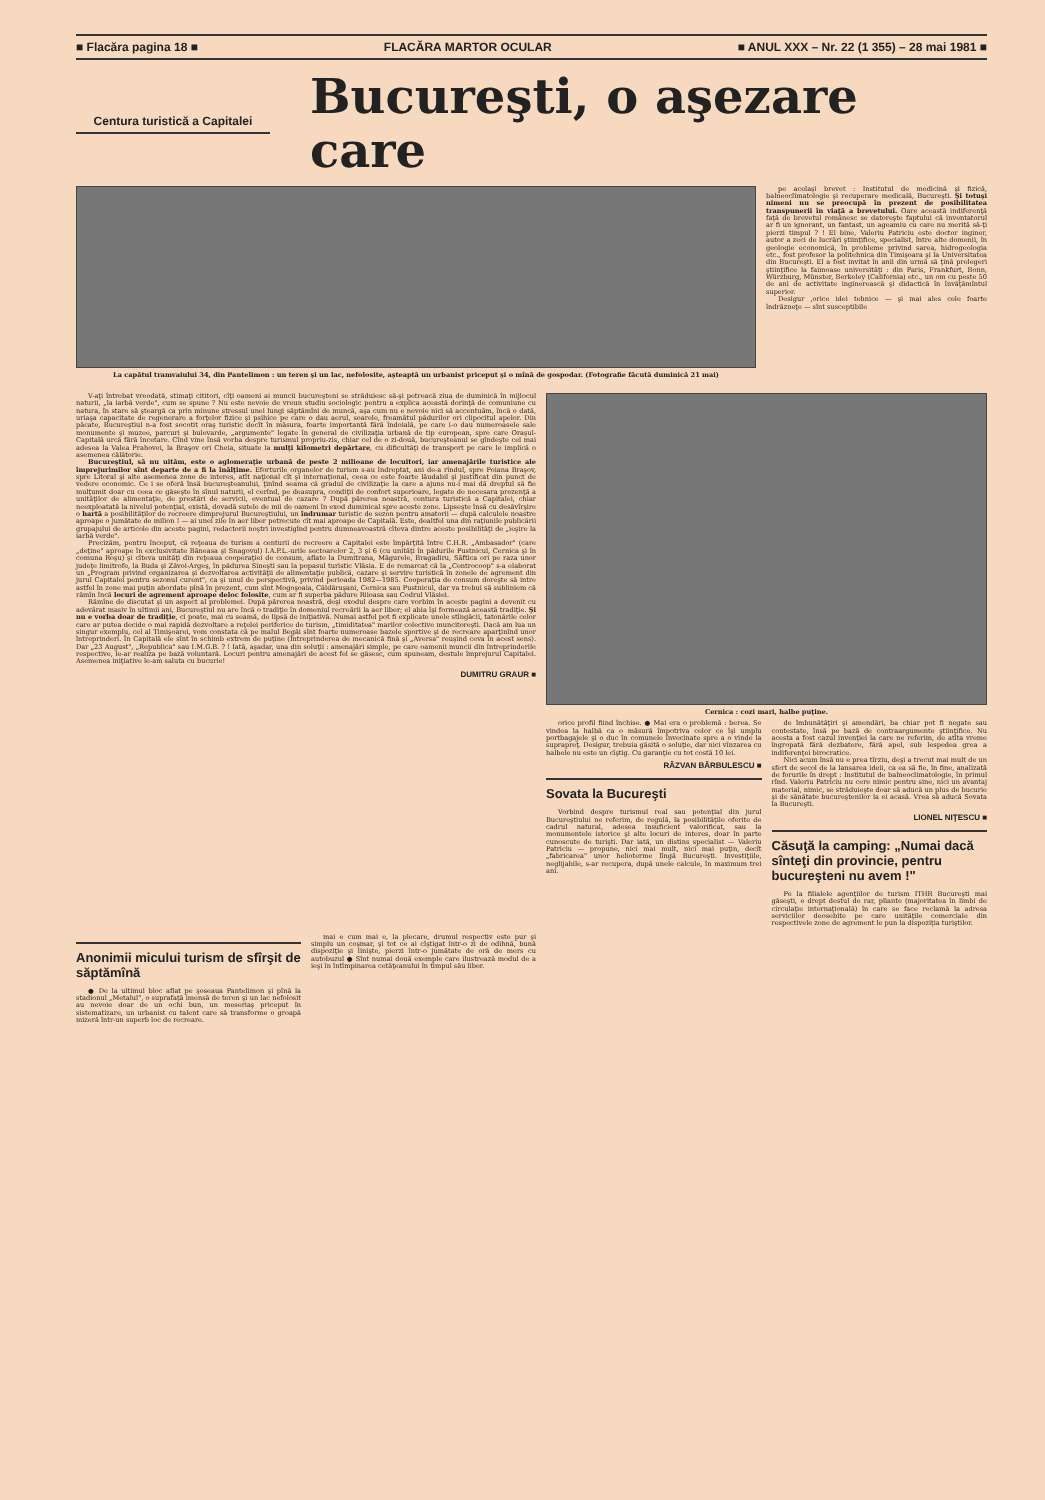■ Flacăra pagina 18 ■ FLACĂRA MARTOR OCULAR ■ ANUL XXX – Nr. 22 (1 355) – 28 mai 1981 ■
Centura turistică a Capitalei
Bucureşti, o aşezare care
La capătul tramvaiului 34, din Pantelimon : un teren şi un lac, nefolosite, aşteaptă un urbanist priceput şi o mînă de gospodar. (Fotografie făcută duminică 21 mai)
pe acelaşi brevet : Institutul de medicină şi fizică, balneoclimatologie şi recuperare medicală, Bucureşti. Şi totuşi nimeni nu se preocupă în prezent de posibilitatea transpunerii în viaţă a brevetului. Oare această indiferenţă faţă de brevetul românesc se datoreşte faptului că inventatorul ar fi un ignorant, un fantast, un ageamiu cu care nu merită să-ţi pierzi timpul ? ! El bine, Valeriu Patriciu este doctor inginer, autor a zeci de lucrări ştiinţifice, specialist, între alte domenii, în geologie economică, în probleme privind sarea, hidrogeologia etc., fost profesor la politehnica din Timişoara şi la Universitatea din Bucureşti. El a fost invitat în anii din urmă să ţină prelegeri ştiinţifice la faimoase universităţi : din Paris, Frankfurt, Bonn, Würzburg, Münster, Berkeley (California) etc., un om cu peste 50 de ani de activitate inginerească şi didactică în învăţămîntul superior.
Desigur ,orice idei tehnice — şi mai ales cele foarte îndrăzneţe — sînt susceptibile
V-aţi întrebat vreodată, stimaţi cititori, cîţi oameni ai muncii bucureşteni se străduiesc să-şi petreacă ziua de duminică în mijlocul naturii, „la iarbă verde", cum se spune ? Nu este nevoie de vreun studiu sociologic pentru a explica această dorinţă de comuniune cu natura, în stare să şteargă ca prin minune stressul unei lungi săptămîni de muncă, aşa cum nu e nevoie nici să accentuăm, încă o dată, uriaşa capacitate de regenerare a forţelor fizice şi psihice pe care o dau aerul, soarele, freamătul pădurilor ori clipocitul apelor. Din păcate, Bucureştiul n-a fost socotit oraş turistic decît în măsura, foarte importantă fără îndoială, pe care i-o dau numeroasele sale monumente şi muzee, parcuri şi bulevarde, „argumente" legate în general de civilizaţia urbană de tip european, spre care Oraşul-Capitală urcă fără încetare. Cînd vine însă vorba despre turismul propriu-zis, chiar cel de o zi-două, bucureşteanul se gîndeşte cel mai adesea la Valea Prahovei, la Braşov ori Cheia, situate la mulţi kilometri depărtare, cu dificultăţi de transport pe care le implică o asemenea călătorie.
Bucureştiul, să nu uităm, este o aglomeraţie urbană de peste 2 milioane de locuitori, iar amenajările turistice ale împrejurimilor sînt departe de a fi la înălţime. Eforturile organelor de turism s-au îndreptat, ani de-a rîndul, spre Poiana Braşov, spre Litoral şi alte asemenea zone de interes, atît naţional cît şi internaţional, ceea ce este foarte lăudabil şi justificat din punct de vedere economic. Ce i se oferă însă bucureşteanului, ţinînd seama că gradul de civilizaţie la care a ajuns nu-i mai dă dreptul să fie mulţumit doar cu ceea ce găseşte în sînul naturii, el cerînd, pe deasupra, condiţii de confort superioare, legate de necesara prezenţă a unităţilor de alimentaţie, de prestări de servicii, eventual de cazare ? După părerea noastră, centura turistică a Capitalei, chiar neexploatată la nivelul potenţial, există, dovadă sutele de mii de oameni în exod duminical spre aceste zone. Lipseşte însă cu desăvîrşire o hartă a posibilităţilor de recreere dimprejurul Bucureştiului, un îndrumar turistic de sezon pentru amatorii — după calculele noastre aproape o jumătate de milion ! — ai unei zile în aer liber petrecute cît mai aproape de Capitală. Este, dealtfel una din raţiunile publicării grupajului de articole din aceste pagini, redactorii noştri investigînd pentru dumneavoastră cîteva dintre aceste posibilităţi de „ieşire la iarbă verde".
Precizăm, pentru început, că reţeaua de turism a centurii de recreere a Capitalei este împărţită între C.H.R. „Ambasador" (care „deţine" aproape în exclusivitate Băneasa şi Snagovul) I.A.P.L.-urile sectoarelor 2, 3 şi 6 (cu unităţi în pădurile Pustnicul, Cernica şi în comuna Roşu) şi cîteva unităţi din reţeaua cooperaţiei de consum, aflate la Dumitrana, Măgurele, Bragadiru, Săftica ori pe raza unor judeţe limitrofe, la Buda şi Zăvoi-Argeş, în pădurea Sineşti sau la popasul turistic Vlăsia. E de remarcat că la „Centrocoop" s-a elaborat un „Program privind organizarea şi dezvoltarea activităţii de alimentaţie publică, cazare şi servire turistică în zonele de agrement din jurul Capitalei pentru sezonul curent", ca şi unul de perspectivă, privind perioada 1982—1985. Cooperaţia de consum doreşte să intre astfel în zone mai puţin abordate pînă în prezent, cum sînt Mogoşoaia, Căldăruşani, Cernica sau Pustnicul, dar va trebui să subliniem că rămîn încă locuri de agrement aproape deloc folosite, cum ar fi superba pădure Riioasa sau Codrul Vlăsiei.
Rămîne de discutat şi un aspect al problemei. După părerea noastră, deşi exodul despre care vorbim în aceste pagini a devenit cu adevărat masiv în ultimii ani, Bucureştiul nu are încă o tradiţie în domeniul recreării la aer liber; el abia îşi formează această tradiţie. Şi nu e vorba doar de tradiţie, ci poate, mai cu seamă, de lipsă de iniţiativă. Numai astfel pot fi explicate unele stîngăcii, tatonările celor care ar putea decide o mai rapidă dezvoltare a reţelei periferice de turism, „timiditatea" marilor colective muncitoreşti. Dacă am lua un singur exemplu, cel al Timişoarei, vom constata că pe malul Begăi sînt foarte numeroase bazele sportive şi de recreare aparţinînd unor întreprinderi. În Capitală ele sînt în schimb extrem de puţine (Întreprinderea de mecanică fină şi „Aversa" reuşind ceva în acest sens). Dar „23 August", „Republica" sau I.M.G.B. ? ! Iată, aşadar, una din soluţii : amenajări simple, pe care oamenii muncii din întreprinderile respective, le-ar realiza pe bază voluntară. Locuri pentru amenajări de acest fel se găsesc, cum spuneam, destule împrejurul Capitalei. Asemenea iniţiative le-am saluta cu bucurie!
DUMITRU GRAUR ■
Cernica : cozi mari, halbe puţine.
orice profil fiind închise. ● Mai era o problemă : berea. Se vindea la halbă ca o măsură împotriva celor ce îşi umplu portbagajele şi o duc în comunele învecinate spre a o vinde la suprapreţ. Desigur, trebuia găsită o soluţie, dar nici vînzarea cu halbele nu este un cîştig. Cu garanţie cu tot costă 10 lei.
RĂZVAN BĂRBULESCU ■
Sovata la Bucureşti
Vorbind despre turismul real sau potenţial din jurul Bucureştiului ne referim, de regulă, la posibilităţile oferite de cadrul natural, adesea insuficient valorificat, sau la monumentele istorice şi alte locuri de interes, doar în parte cunoscute de turişti. Dar iată, un distins specialist — Valeriu Patriciu — propune, nici mai mult, nici mai puţin, decît „fabricarea" unor helioterme lîngă Bucureşti. Investiţiile, neglijabile, s-ar recupera, după unele calcule, în maximum trei ani.
de îmbunătăţiri şi amendări, ba chiar pot fi negate sau contestate, însă pe bază de contraargumente ştiinţifice. Nu acesta a fost cazul invenţiei la care ne referim, de atîta vreme îngropată fără dezbatere, fără apel, sub lespedea grea a indiferenţei birocratice.
Nici acum însă nu e prea tîrziu, deşi a trecut mai mult de un sfert de secol de la lansarea ideii, ca ea să fie, în fine, analizată de forurile în drept : Institutul de balneoclimatologie, în primul rînd. Valeriu Patriciu nu cere nimic pentru sine, nici un avantaj material, nimic, se străduieşte doar să aducă un plus de bucurie şi de sănătate bucureştenilor la ei acasă. Vrea să aducă Sovata la Bucureşti.
LIONEL NIŢESCU ■
Căsuţă la camping: „Numai dacă sînteţi din provincie, pentru bucureşteni nu avem !"
Pe la filialele agenţiilor de turism ITHR Bucureşti mai găseşti, e drept destul de rar, pliante (majoritatea în limbi de circulaţie internaţională) în care se face reclamă la adresa serviciilor deosebite pe care unităţile comerciale din respectivele zone de agrement le pun la dispoziţia turiştilor.
Anonimii micului turism de sfîrşit de săptămînă
● De la ultimul bloc aflat pe şoseaua Pantelimon şi pînă la stadionul „Metalul", o suprafaţă imensă de teren şi un lac nefolosit au nevoie doar de un ochi bun, un meseriaş priceput în sistematizare, un urbanist cu talent care să transforme o groapă mizeră într-un superb loc de recreare.
mai e cum mai e, la plecare, drumul respectiv este pur şi simplu un coşmar, şi tot ce ai cîştigat într-o zi de odihnă, bună dispoziţie şi linişte, pierzi într-o jumătate de oră de mers cu autobuzul ● Sînt numai două exemple care ilustrează modul de a ieşi în întîmpinarea cetăţeanului în timpul său liber.